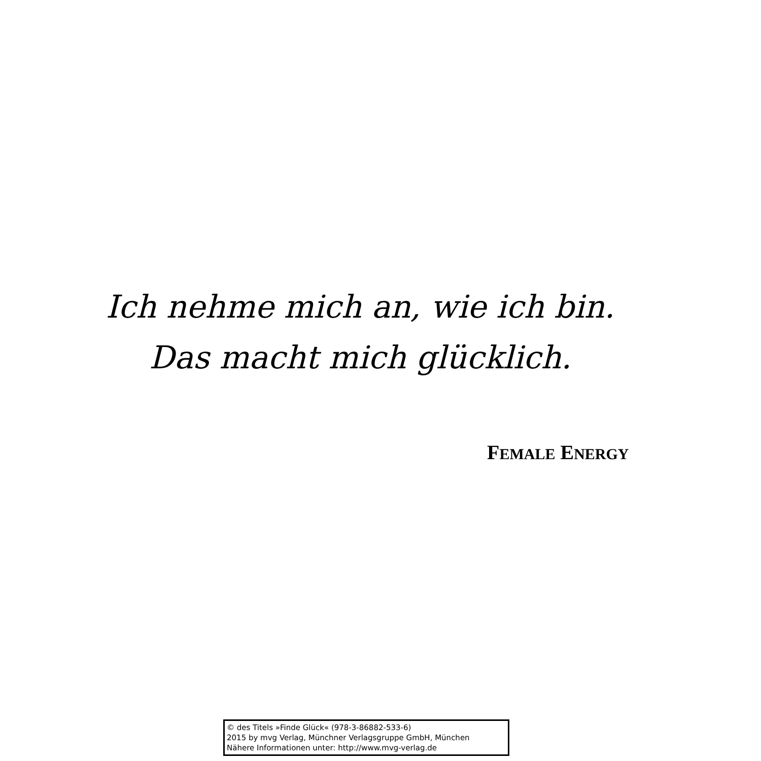Ich nehme mich an, wie ich bin.
Das macht mich glücklich.
FEMALE ENERGY
© des Titels »Finde Glück« (978-3-86882-533-6)
2015 by mvg Verlag, Münchner Verlagsgruppe GmbH, München
Nähere Informationen unter: http://www.mvg-verlag.de